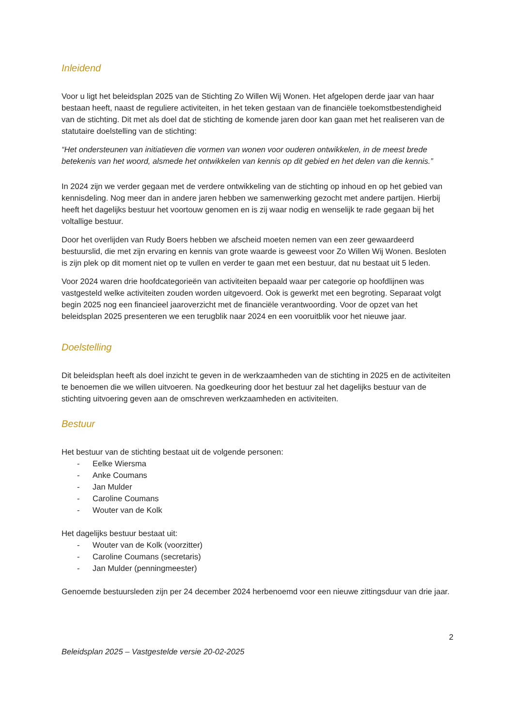Inleidend
Voor u ligt het beleidsplan 2025 van de Stichting Zo Willen Wij Wonen. Het afgelopen derde jaar van haar bestaan heeft, naast de reguliere activiteiten, in het teken gestaan van de financiële toekomstbestendigheid van de stichting. Dit met als doel dat de stichting de komende jaren door kan gaan met het realiseren van de statutaire doelstelling van de stichting:
“Het ondersteunen van initiatieven die vormen van wonen voor ouderen ontwikkelen, in de meest brede betekenis van het woord, alsmede het ontwikkelen van kennis op dit gebied en het delen van die kennis.”
In 2024 zijn we verder gegaan met de verdere ontwikkeling van de stichting op inhoud en op het gebied van kennisdeling. Nog meer dan in andere jaren hebben we samenwerking gezocht met andere partijen. Hierbij heeft het dagelijks bestuur het voortouw genomen en is zij waar nodig en wenselijk te rade gegaan bij het voltallige bestuur.
Door het overlijden van Rudy Boers hebben we afscheid moeten nemen van een zeer gewaardeerd bestuurslid, die met zijn ervaring en kennis van grote waarde is geweest voor Zo Willen Wij Wonen. Besloten is zijn plek op dit moment niet op te vullen en verder te gaan met een bestuur, dat nu bestaat uit 5 leden.
Voor 2024 waren drie hoofdcategorieën van activiteiten bepaald waar per categorie op hoofdlijnen was vastgesteld welke activiteiten zouden worden uitgevoerd. Ook is gewerkt met een begroting. Separaat volgt begin 2025 nog een financieel jaaroverzicht met de financiële verantwoording. Voor de opzet van het beleidsplan 2025 presenteren we een terugblik naar 2024 en een vooruitblik voor het nieuwe jaar.
Doelstelling
Dit beleidsplan heeft als doel inzicht te geven in de werkzaamheden van de stichting in 2025 en de activiteiten te benoemen die we willen uitvoeren. Na goedkeuring door het bestuur zal het dagelijks bestuur van de stichting uitvoering geven aan de omschreven werkzaamheden en activiteiten.
Bestuur
Het bestuur van de stichting bestaat uit de volgende personen:
- Eelke Wiersma
- Anke Coumans
- Jan Mulder
- Caroline Coumans
- Wouter van de Kolk
Het dagelijks bestuur bestaat uit:
- Wouter van de Kolk (voorzitter)
- Caroline Coumans (secretaris)
- Jan Mulder (penningmeester)
Genoemde bestuursleden zijn per 24 december 2024 herbenoemd voor een nieuwe zittingsduur van drie jaar.
2
Beleidsplan 2025 – Vastgestelde versie 20-02-2025